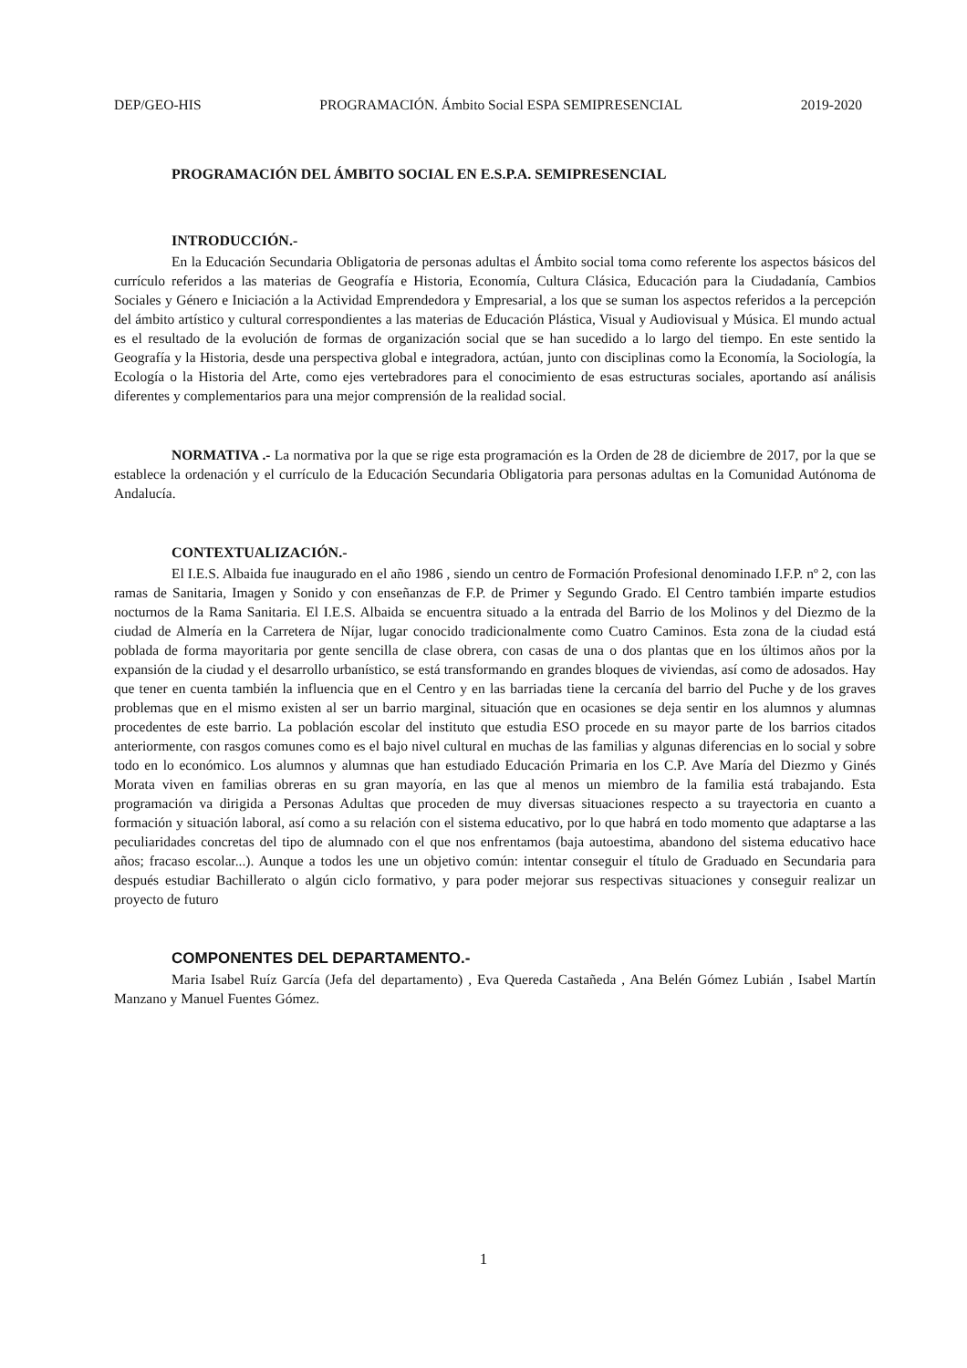DEP/GEO-HIS PROGRAMACIÓN. Ámbito Social ESPA SEMIPRESENCIAL 2019-2020
PROGRAMACIÓN DEL ÁMBITO SOCIAL EN E.S.P.A. SEMIPRESENCIAL
INTRODUCCIÓN.-
En la Educación Secundaria Obligatoria de personas adultas el Ámbito social toma como referente los aspectos básicos del currículo referidos a las materias de Geografía e Historia, Economía, Cultura Clásica, Educación para la Ciudadanía, Cambios Sociales y Género e Iniciación a la Actividad Emprendedora y Empresarial, a los que se suman los aspectos referidos a la percepción del ámbito artístico y cultural correspondientes a las materias de Educación Plástica, Visual y Audiovisual y Música. El mundo actual es el resultado de la evolución de formas de organización social que se han sucedido a lo largo del tiempo. En este sentido la Geografía y la Historia, desde una perspectiva global e integradora, actúan, junto con disciplinas como la Economía, la Sociología, la Ecología o la Historia del Arte, como ejes vertebradores para el conocimiento de esas estructuras sociales, aportando así análisis diferentes y complementarios para una mejor comprensión de la realidad social.
NORMATIVA .- La normativa por la que se rige esta programación es la Orden de 28 de diciembre de 2017, por la que se establece la ordenación y el currículo de la Educación Secundaria Obligatoria para personas adultas en la Comunidad Autónoma de Andalucía.
CONTEXTUALIZACIÓN.-
El I.E.S. Albaida fue inaugurado en el año 1986 , siendo un centro de Formación Profesional denominado I.F.P. nº 2, con las ramas de Sanitaria, Imagen y Sonido y con enseñanzas de F.P. de Primer y Segundo Grado. El Centro también imparte estudios nocturnos de la Rama Sanitaria. El I.E.S. Albaida se encuentra situado a la entrada del Barrio de los Molinos y del Diezmo de la ciudad de Almería en la Carretera de Níjar, lugar conocido tradicionalmente como Cuatro Caminos. Esta zona de la ciudad está poblada de forma mayoritaria por gente sencilla de clase obrera, con casas de una o dos plantas que en los últimos años por la expansión de la ciudad y el desarrollo urbanístico, se está transformando en grandes bloques de viviendas, así como de adosados. Hay que tener en cuenta también la influencia que en el Centro y en las barriadas tiene la cercanía del barrio del Puche y de los graves problemas que en el mismo existen al ser un barrio marginal, situación que en ocasiones se deja sentir en los alumnos y alumnas procedentes de este barrio. La población escolar del instituto que estudia ESO procede en su mayor parte de los barrios citados anteriormente, con rasgos comunes como es el bajo nivel cultural en muchas de las familias y algunas diferencias en lo social y sobre todo en lo económico. Los alumnos y alumnas que han estudiado Educación Primaria en los C.P. Ave María del Diezmo y Ginés Morata viven en familias obreras en su gran mayoría, en las que al menos un miembro de la familia está trabajando. Esta programación va dirigida a Personas Adultas que proceden de muy diversas situaciones respecto a su trayectoria en cuanto a formación y situación laboral, así como a su relación con el sistema educativo, por lo que habrá en todo momento que adaptarse a las peculiaridades concretas del tipo de alumnado con el que nos enfrentamos (baja autoestima, abandono del sistema educativo hace años; fracaso escolar...). Aunque a todos les une un objetivo común: intentar conseguir el título de Graduado en Secundaria para después estudiar Bachillerato o algún ciclo formativo, y para poder mejorar sus respectivas situaciones y conseguir realizar un proyecto de futuro
COMPONENTES DEL DEPARTAMENTO.-
Maria Isabel Ruíz García (Jefa del departamento) , Eva Quereda Castañeda , Ana Belén Gómez Lubián , Isabel Martín Manzano y Manuel Fuentes Gómez.
1